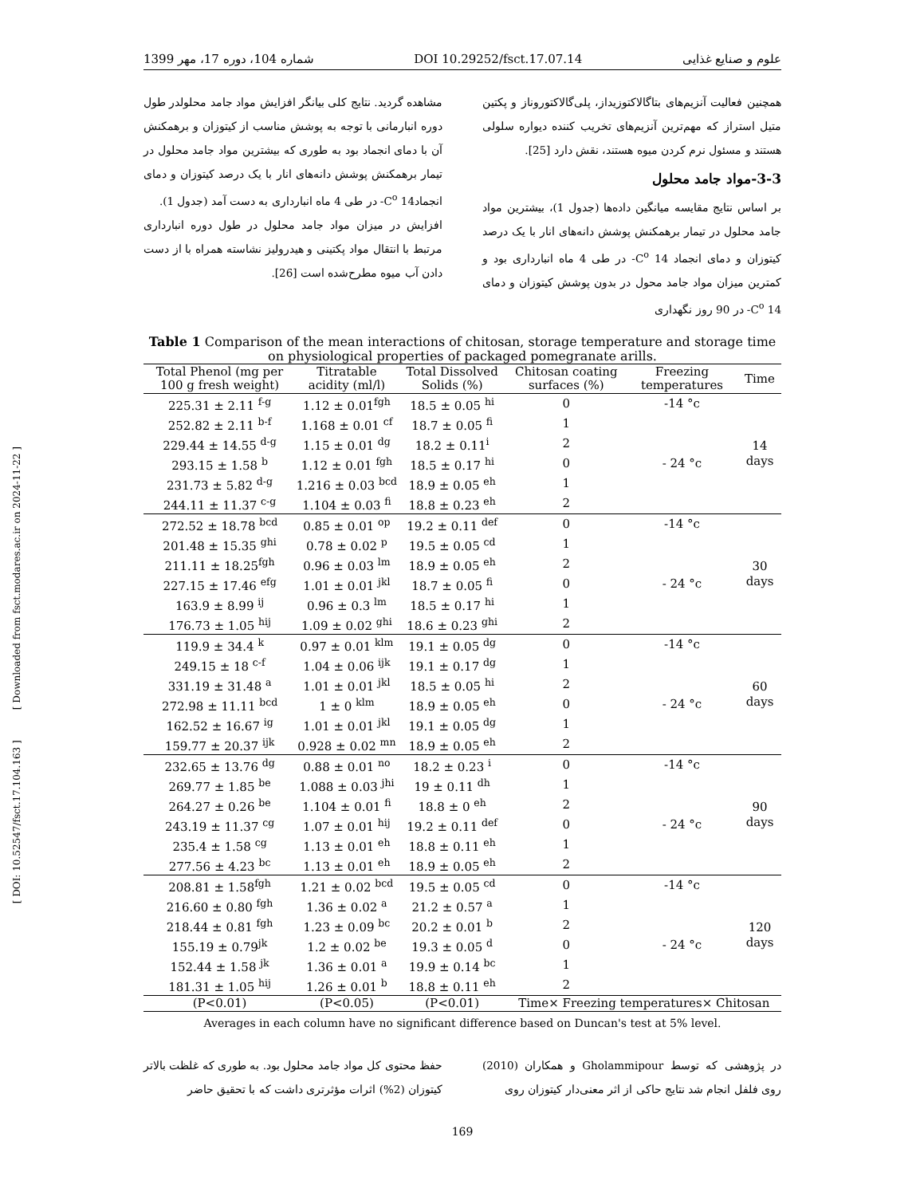[ DOI: 10.52547/fsct.17.104.163 ] [ Downloaded from fsct.modares.ac.ir on 2024-11-22 ]
علوم و صنایع غذایی DOI 10.29252/fsct.17.07.14 شماره 104، دوره 17، مهر 1399
همچنین فعالیت آنزیم‌های بتاگالاکتوزیداز، پلی‌گالاکتوروناز و پکتین متیل استراز که مهم‌ترین آنزیم‌های تخریب کننده دیواره سلولی هستند و مسئول نرم کردن میوه هستند، نقش دارد [25].
3-3-مواد جامد محلول
بر اساس نتایج مقایسه میانگین داده‌ها (جدول 1)، بیشترین مواد جامد محلول در تیمار برهمکنش پوشش دانه‌های انار با یک درصد کیتوزان و دمای انجماد C<sup>o</sup> 14- در طی 4 ماه انبارداری بود و کمترین میزان مواد جامد محول در بدون پوشش کیتوزان و دمای C<sup>o</sup> 14- در 90 روز نگهداری
مشاهده گردید. نتایج کلی بیانگر افزایش مواد جامد محلولدر طول دوره انبارمانی با توجه به پوشش مناسب از کیتوزان و برهمکنش آن با دمای انجماد بود به طوری که بیشترین مواد جامد محلول در تیمار برهمکنش پوشش دانه‌های انار با یک درصد کیتوزان و دمای انجمادC<sup>o</sup> 14- در طی 4 ماه انبارداری به دست آمد (جدول 1).
افزایش در میزان مواد جامد محلول در طول دوره انبارداری مرتبط با انتقال مواد پکتینی و هیدرولیز نشاسته همراه با از دست دادن آب میوه مطرح‌شده است [26].
Table 1 Comparison of the mean interactions of chitosan, storage temperature and storage time on physiological properties of packaged pomegranate arills.
| Total Phenol (mg per 100 g fresh weight) | Titratable acidity (ml/l) | Total Dissolved Solids (%) | Chitosan coating surfaces (%) | Freezing temperatures | Time |
| --- | --- | --- | --- | --- | --- |
| 225.31 ± 2.11 <sup>f-g</sup> | 1.12 ± 0.01<sup>fgh</sup> | 18.5 ± 0.05 <sup>hi</sup> | 0 | -14 °c | 14 days |
| 252.82 ± 2.11 <sup>b-f</sup> | 1.168 ± 0.01 <sup>cf</sup> | 18.7 ± 0.05 <sup>fi</sup> | 1 | | |
| 229.44 ± 14.55 <sup>d-g</sup> | 1.15 ± 0.01 <sup>dg</sup> | 18.2 ± 0.11<sup>i</sup> | 2 | | |
| 293.15 ± 1.58 <sup>b</sup> | 1.12 ± 0.01 <sup>fgh</sup> | 18.5 ± 0.17 <sup>hi</sup> | 0 | - 24 °c | |
| 231.73 ± 5.82 <sup>d-g</sup> | 1.216 ± 0.03 <sup>bcd</sup> | 18.9 ± 0.05 <sup>eh</sup> | 1 | | |
| 244.11 ± 11.37 <sup>c-g</sup> | 1.104 ± 0.03 <sup>fi</sup> | 18.8 ± 0.23 <sup>eh</sup> | 2 | | |
| 272.52 ± 18.78 <sup>bcd</sup> | 0.85 ± 0.01 <sup>op</sup> | 19.2 ± 0.11 <sup>def</sup> | 0 | -14 °c | 30 days |
| 201.48 ± 15.35 <sup>ghi</sup> | 0.78 ± 0.02 <sup>p</sup> | 19.5 ± 0.05 <sup>cd</sup> | 1 | | |
| 211.11 ± 18.25<sup>fgh</sup> | 0.96 ± 0.03 <sup>lm</sup> | 18.9 ± 0.05 <sup>eh</sup> | 2 | | |
| 227.15 ± 17.46 <sup>efg</sup> | 1.01 ± 0.01 <sup>jkl</sup> | 18.7 ± 0.05 <sup>fi</sup> | 0 | - 24 °c | |
| 163.9 ± 8.99 <sup>ij</sup> | 0.96 ± 0.3 <sup>lm</sup> | 18.5 ± 0.17 <sup>hi</sup> | 1 | | |
| 176.73 ± 1.05 <sup>hij</sup> | 1.09 ± 0.02 <sup>ghi</sup> | 18.6 ± 0.23 <sup>ghi</sup> | 2 | | |
| 119.9 ± 34.4 <sup>k</sup> | 0.97 ± 0.01 <sup>klm</sup> | 19.1 ± 0.05 <sup>dg</sup> | 0 | -14 °c | 60 days |
| 249.15 ± 18 <sup>c-f</sup> | 1.04 ± 0.06 <sup>ijk</sup> | 19.1 ± 0.17 <sup>dg</sup> | 1 | | |
| 331.19 ± 31.48 <sup>a</sup> | 1.01 ± 0.01 <sup>jkl</sup> | 18.5 ± 0.05 <sup>hi</sup> | 2 | | |
| 272.98 ± 11.11 <sup>bcd</sup> | 1 ± 0 <sup>klm</sup> | 18.9 ± 0.05 <sup>eh</sup> | 0 | - 24 °c | |
| 162.52 ± 16.67 <sup>ig</sup> | 1.01 ± 0.01 <sup>jkl</sup> | 19.1 ± 0.05 <sup>dg</sup> | 1 | | |
| 159.77 ± 20.37 <sup>ijk</sup> | 0.928 ± 0.02 <sup>mn</sup> | 18.9 ± 0.05 <sup>eh</sup> | 2 | | |
| 232.65 ± 13.76 <sup>dg</sup> | 0.88 ± 0.01 <sup>no</sup> | 18.2 ± 0.23 <sup>i</sup> | 0 | -14 °c | 90 days |
| 269.77 ± 1.85 <sup>be</sup> | 1.088 ± 0.03 <sup>jhi</sup> | 19 ± 0.11 <sup>dh</sup> | 1 | | |
| 264.27 ± 0.26 <sup>be</sup> | 1.104 ± 0.01 <sup>fi</sup> | 18.8 ± 0 <sup>eh</sup> | 2 | | |
| 243.19 ± 11.37 <sup>cg</sup> | 1.07 ± 0.01 <sup>hij</sup> | 19.2 ± 0.11 <sup>def</sup> | 0 | - 24 °c | |
| 235.4 ± 1.58 <sup>cg</sup> | 1.13 ± 0.01 <sup>eh</sup> | 18.8 ± 0.11 <sup>eh</sup> | 1 | | |
| 277.56 ± 4.23 <sup>bc</sup> | 1.13 ± 0.01 <sup>eh</sup> | 18.9 ± 0.05 <sup>eh</sup> | 2 | | |
| 208.81 ± 1.58<sup>fgh</sup> | 1.21 ± 0.02 <sup>bcd</sup> | 19.5 ± 0.05 <sup>cd</sup> | 0 | -14 °c | 120 days |
| 216.60 ± 0.80 <sup>fgh</sup> | 1.36 ± 0.02 <sup>a</sup> | 21.2 ± 0.57 <sup>a</sup> | 1 | | |
| 218.44 ± 0.81 <sup>fgh</sup> | 1.23 ± 0.09 <sup>bc</sup> | 20.2 ± 0.01 <sup>b</sup> | 2 | | |
| 155.19 ± 0.79<sup>jk</sup> | 1.2 ± 0.02 <sup>be</sup> | 19.3 ± 0.05 <sup>d</sup> | 0 | - 24 °c | |
| 152.44 ± 1.58 <sup>jk</sup> | 1.36 ± 0.01 <sup>a</sup> | 19.9 ± 0.14 <sup>bc</sup> | 1 | | |
| 181.31 ± 1.05 <sup>hij</sup> | 1.26 ± 0.01 <sup>b</sup> | 18.8 ± 0.11 <sup>eh</sup> | 2 | | |
| (P<0.01) | (P<0.05) | (P<0.01) | Time× Freezing temperatures× Chitosan | | |
Averages in each column have no significant difference based on Duncan's test at 5% level.
در پژوهشی که توسط Gholammipour و همکاران (2010) روی فلفل انجام شد نتایج حاکی از اثر معنی‌دار کیتوزان روی
حفظ محتوی کل مواد جامد محلول بود. به طوری که غلظت بالاتر کیتوزان (2%) اثرات مؤثرتری داشت که با تحقیق حاضر
169